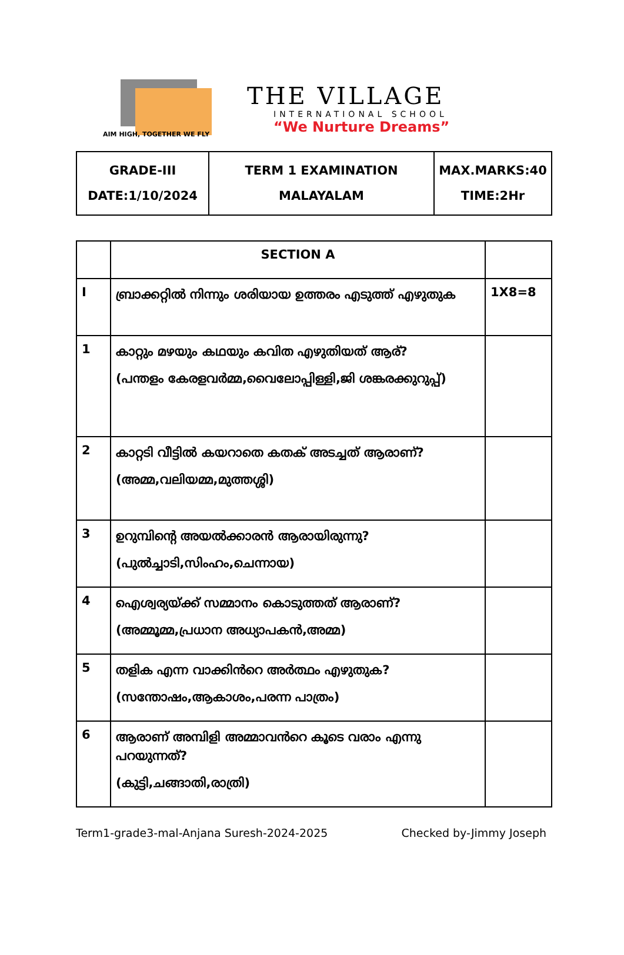AIM HIGH, TOGETHER WE FLY
THE VILLAGE
INTERNATIONAL SCHOOL
“We Nurture Dreams”
| GRADE-III DATE:1/10/2024 | TERM 1 EXAMINATION MALAYALAM | MAX.MARKS:40 TIME:2Hr |
| | SECTION A | |
| --- | --- | --- |
| I | ബ്രാക്കറ്റിൽ നിന്നും ശരിയായ ഉത്തരം എടുത്ത് എഴുതുക | 1X8=8 |
| 1 | കാറ്റും മഴയും കഥയും കവിത എഴുതിയത് ആര്? (പന്തളം കേരളവർമ്മ,വൈലോപ്പിള്ളി,ജി ശങ്കരക്കുറുപ്പ്) | |
| 2 | കാറ്റടി വീട്ടിൽ കയറാതെ കതക് അടച്ചത് ആരാണ്? (അമ്മ,വലിയമ്മ,മുത്തശ്ശി) | |
| 3 | ഉറുമ്പിന്റെ അയൽക്കാരൻ ആരായിരുന്നു? (പുൽച്ചാടി,സിംഹം,ചെന്നായ) | |
| 4 | ഐശ്വര്യയ്ക്ക് സമ്മാനം കൊടുത്തത് ആരാണ്? (അമ്മൂമ്മ,പ്രധാന അധ്യാപകൻ,അമ്മ) | |
| 5 | തളിക എന്ന വാക്കിൻറെ അർത്ഥം എഴുതുക? (സന്തോഷം,ആകാശം,പരന്ന പാത്രം) | |
| 6 | ആരാണ് അമ്പിളി അമ്മാവൻറെ കൂടെ വരാം എന്നു പറയുന്നത്? (കുട്ടി,ചങ്ങാതി,രാത്രി) | |
Term1-grade3-mal-Anjana Suresh-2024-2025 Checked by-Jimmy Joseph